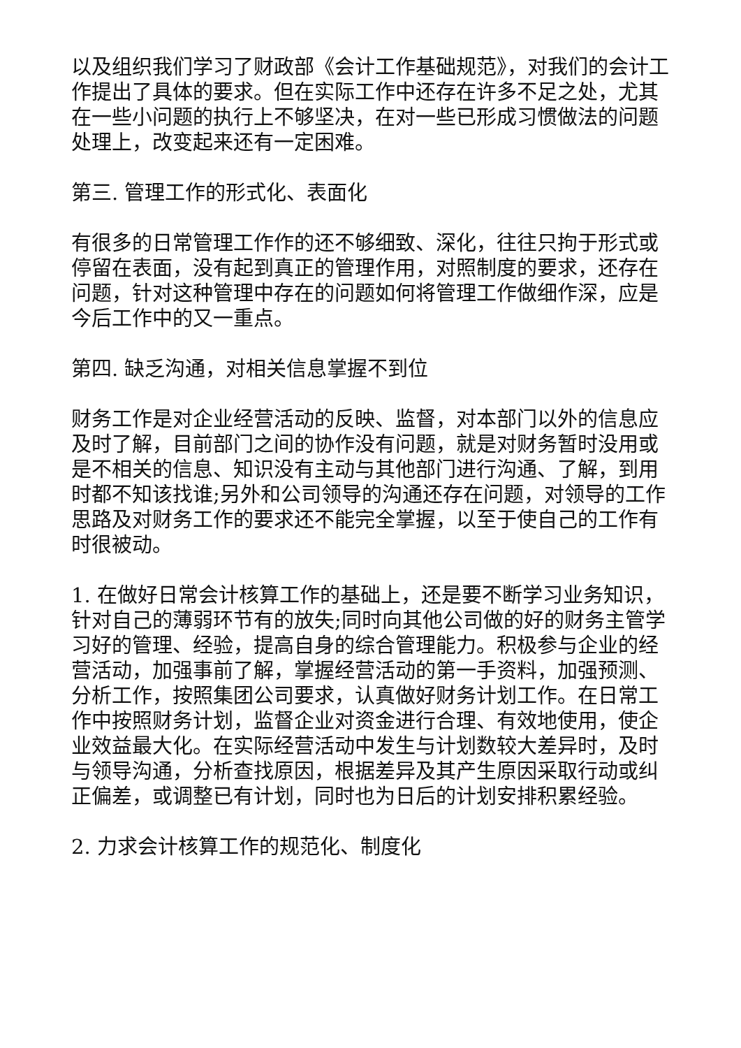以及组织我们学习了财政部《会计工作基础规范》，对我们的会计工作提出了具体的要求。但在实际工作中还存在许多不足之处，尤其在一些小问题的执行上不够坚决，在对一些已形成习惯做法的问题处理上，改变起来还有一定困难。
第三. 管理工作的形式化、表面化
有很多的日常管理工作作的还不够细致、深化，往往只拘于形式或停留在表面，没有起到真正的管理作用，对照制度的要求，还存在问题，针对这种管理中存在的问题如何将管理工作做细作深，应是今后工作中的又一重点。
第四. 缺乏沟通，对相关信息掌握不到位
财务工作是对企业经营活动的反映、监督，对本部门以外的信息应及时了解，目前部门之间的协作没有问题，就是对财务暂时没用或是不相关的信息、知识没有主动与其他部门进行沟通、了解，到用时都不知该找谁;另外和公司领导的沟通还存在问题，对领导的工作思路及对财务工作的要求还不能完全掌握，以至于使自己的工作有时很被动。
1. 在做好日常会计核算工作的基础上，还是要不断学习业务知识，针对自己的薄弱环节有的放失;同时向其他公司做的好的财务主管学习好的管理、经验，提高自身的综合管理能力。积极参与企业的经营活动，加强事前了解，掌握经营活动的第一手资料，加强预测、分析工作，按照集团公司要求，认真做好财务计划工作。在日常工作中按照财务计划，监督企业对资金进行合理、有效地使用，使企业效益最大化。在实际经营活动中发生与计划数较大差异时，及时与领导沟通，分析查找原因，根据差异及其产生原因采取行动或纠正偏差，或调整已有计划，同时也为日后的计划安排积累经验。
2. 力求会计核算工作的规范化、制度化